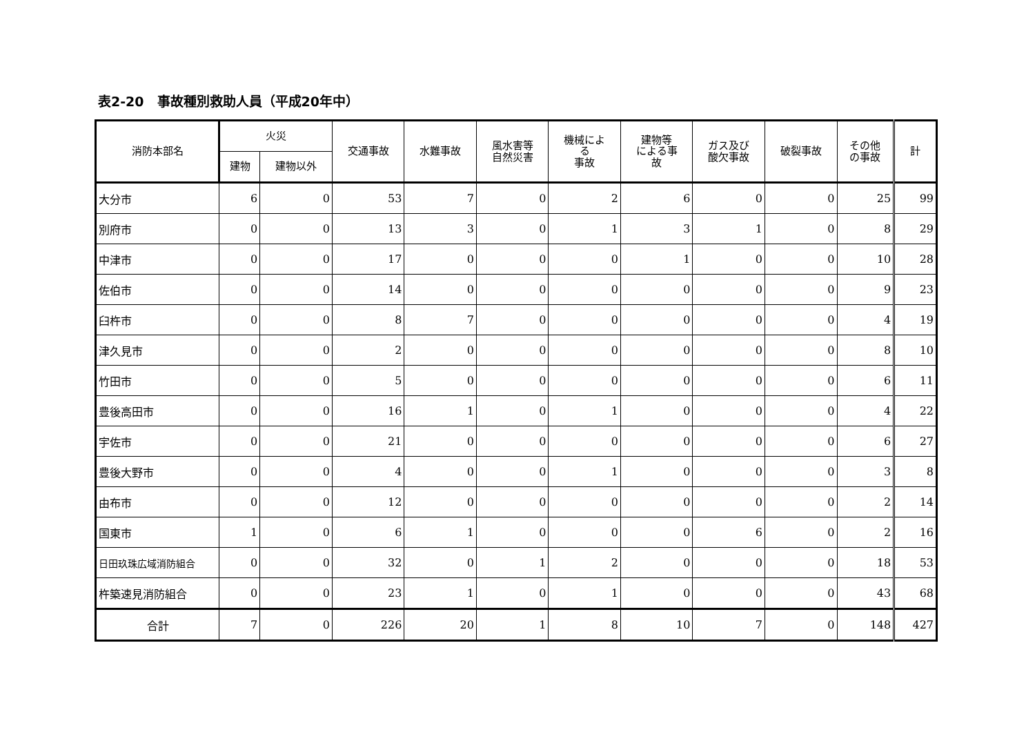表2-20　事故種別救助人員（平成20年中）
| 消防本部名 | 火災 | | 交通事故 | 水難事故 | 風水害等 自然災害 | 機械によ る 事故 | 建物等 による事 故 | ガス及び 酸欠事故 | 破裂事故 | その他 の事故 | 計 |
| --- | --- | --- | --- | --- | --- | --- | --- | --- | --- | --- | --- |
| | 建物 | 建物以外 | | | | | | | | | |
| 大分市 | 6 | 0 | 53 | 7 | 0 | 2 | 6 | 0 | 0 | 25 | 99 |
| 別府市 | 0 | 0 | 13 | 3 | 0 | 1 | 3 | 1 | 0 | 8 | 29 |
| 中津市 | 0 | 0 | 17 | 0 | 0 | 0 | 1 | 0 | 0 | 10 | 28 |
| 佐伯市 | 0 | 0 | 14 | 0 | 0 | 0 | 0 | 0 | 0 | 9 | 23 |
| 臼杵市 | 0 | 0 | 8 | 7 | 0 | 0 | 0 | 0 | 0 | 4 | 19 |
| 津久見市 | 0 | 0 | 2 | 0 | 0 | 0 | 0 | 0 | 0 | 8 | 10 |
| 竹田市 | 0 | 0 | 5 | 0 | 0 | 0 | 0 | 0 | 0 | 6 | 11 |
| 豊後高田市 | 0 | 0 | 16 | 1 | 0 | 1 | 0 | 0 | 0 | 4 | 22 |
| 宇佐市 | 0 | 0 | 21 | 0 | 0 | 0 | 0 | 0 | 0 | 6 | 27 |
| 豊後大野市 | 0 | 0 | 4 | 0 | 0 | 1 | 0 | 0 | 0 | 3 | 8 |
| 由布市 | 0 | 0 | 12 | 0 | 0 | 0 | 0 | 0 | 0 | 2 | 14 |
| 国東市 | 1 | 0 | 6 | 1 | 0 | 0 | 0 | 6 | 0 | 2 | 16 |
| 日田玖珠広域消防組合 | 0 | 0 | 32 | 0 | 1 | 2 | 0 | 0 | 0 | 18 | 53 |
| 杵築速見消防組合 | 0 | 0 | 23 | 1 | 0 | 1 | 0 | 0 | 0 | 43 | 68 |
| 合計 | 7 | 0 | 226 | 20 | 1 | 8 | 10 | 7 | 0 | 148 | 427 |